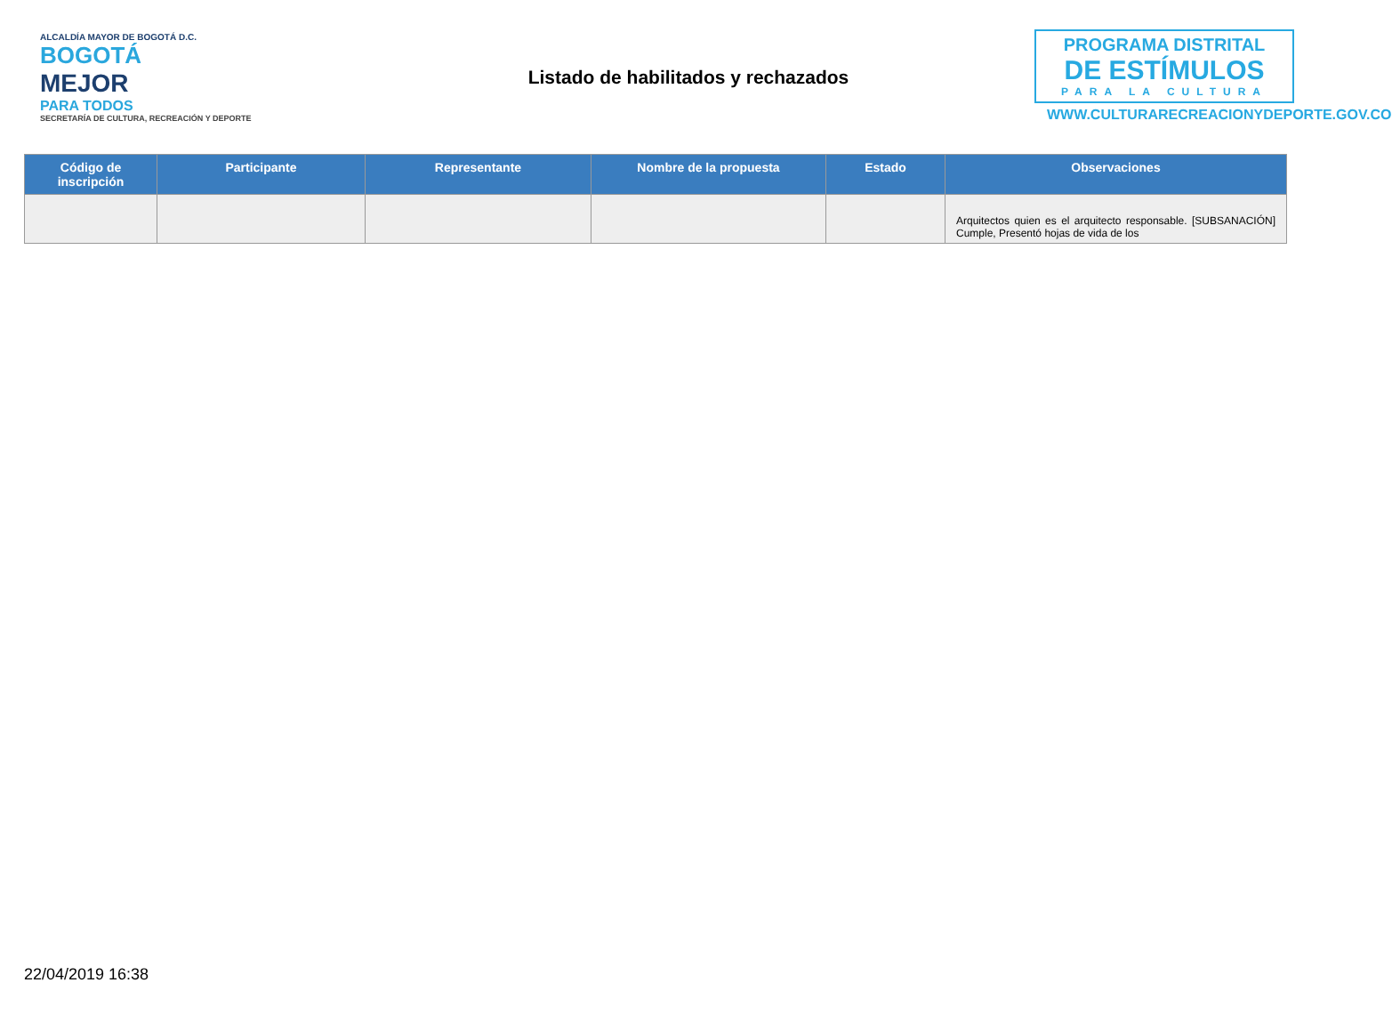ALCALDÍA MAYOR DE BOGOTÁ D.C.
BOGOTÁ
MEJOR
PARA TODOS
SECRETARÍA DE CULTURA, RECREACIÓN Y DEPORTE
Listado de habilitados y rechazados
PROGRAMA DISTRITAL
DE ESTÍMULOS
PARA LA CULTURA
WWW.CULTURARECREACIONYDEPORTE.GOV.CO
| Código de inscripción | Participante | Representante | Nombre de la propuesta | Estado | Observaciones |
| --- | --- | --- | --- | --- | --- |
| | | | | | Arquitectos quien es el arquitecto responsable. [SUBSANACIÓN] Cumple, Presentó hojas de vida de los |
22/04/2019 16:38